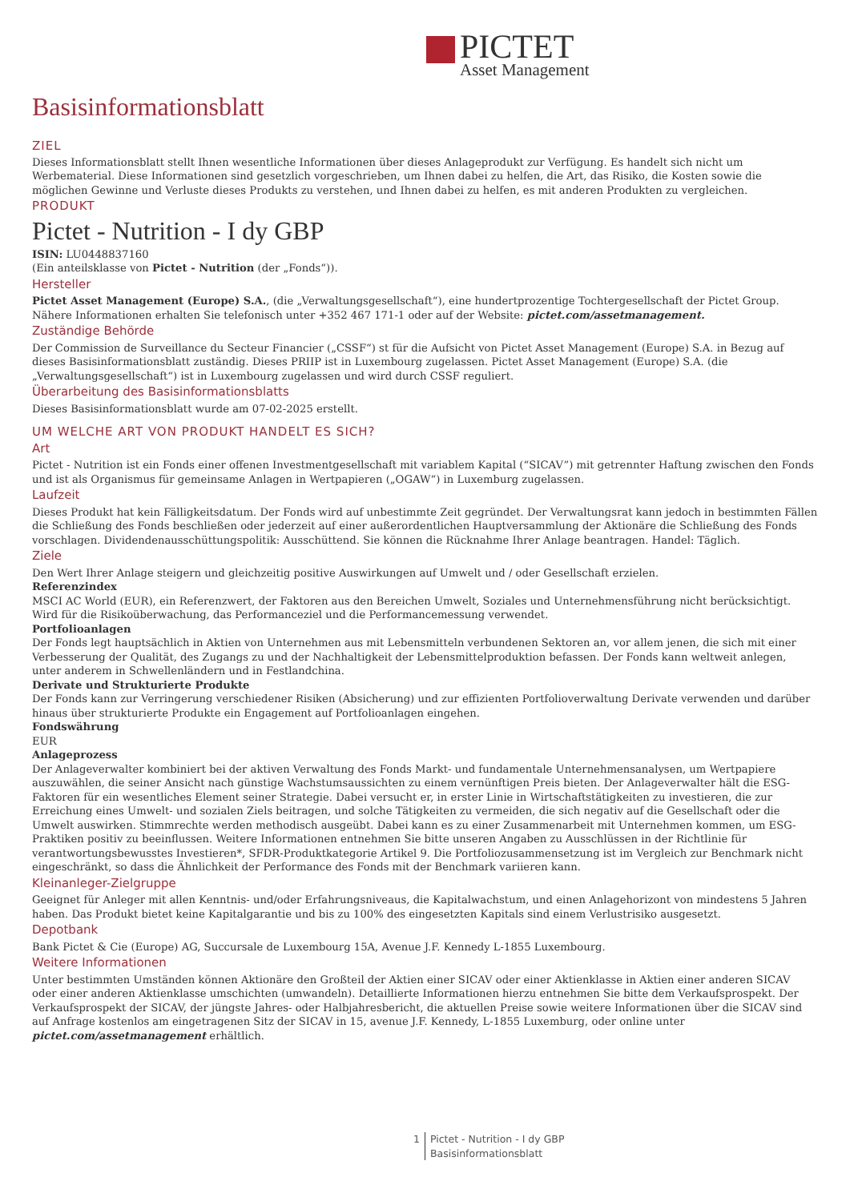PICTET
Asset Management
Basisinformationsblatt
ZIEL
Dieses Informationsblatt stellt Ihnen wesentliche Informationen über dieses Anlageprodukt zur Verfügung. Es handelt sich nicht um Werbematerial. Diese Informationen sind gesetzlich vorgeschrieben, um Ihnen dabei zu helfen, die Art, das Risiko, die Kosten sowie die möglichen Gewinne und Verluste dieses Produkts zu verstehen, und Ihnen dabei zu helfen, es mit anderen Produkten zu vergleichen.
PRODUKT
Pictet - Nutrition - I dy GBP
ISIN: LU0448837160
(Ein anteilsklasse von Pictet - Nutrition (der „Fonds“)).
Hersteller
Pictet Asset Management (Europe) S.A., (die „Verwaltungsgesellschaft“), eine hundertprozentige Tochtergesellschaft der Pictet Group. Nähere Informationen erhalten Sie telefonisch unter +352 467 171-1 oder auf der Website: pictet.com/assetmanagement.
Zuständige Behörde
Der Commission de Surveillance du Secteur Financier („CSSF“) st für die Aufsicht von Pictet Asset Management (Europe) S.A. in Bezug auf dieses Basisinformationsblatt zuständig. Dieses PRIIP ist in Luxembourg zugelassen. Pictet Asset Management (Europe) S.A. (die „Verwaltungsgesellschaft“) ist in Luxembourg zugelassen und wird durch CSSF reguliert.
Überarbeitung des Basisinformationsblatts
Dieses Basisinformationsblatt wurde am 07-02-2025 erstellt.
UM WELCHE ART VON PRODUKT HANDELT ES SICH?
Art
Pictet - Nutrition ist ein Fonds einer offenen Investmentgesellschaft mit variablem Kapital (“SICAV”) mit getrennter Haftung zwischen den Fonds und ist als Organismus für gemeinsame Anlagen in Wertpapieren („OGAW“) in Luxemburg zugelassen.
Laufzeit
Dieses Produkt hat kein Fälligkeitsdatum. Der Fonds wird auf unbestimmte Zeit gegründet. Der Verwaltungsrat kann jedoch in bestimmten Fällen die Schließung des Fonds beschließen oder jederzeit auf einer außerordentlichen Hauptversammlung der Aktionäre die Schließung des Fonds vorschlagen. Dividendenausschüttungspolitik: Ausschüttend. Sie können die Rücknahme Ihrer Anlage beantragen. Handel: Täglich.
Ziele
Den Wert Ihrer Anlage steigern und gleichzeitig positive Auswirkungen auf Umwelt und / oder Gesellschaft erzielen.
Referenzindex
MSCI AC World (EUR), ein Referenzwert, der Faktoren aus den Bereichen Umwelt, Soziales und Unternehmensführung nicht berücksichtigt. Wird für die Risikoüberwachung, das Performanceziel und die Performancemessung verwendet.
Portfolioanlagen
Der Fonds legt hauptsächlich in Aktien von Unternehmen aus mit Lebensmitteln verbundenen Sektoren an, vor allem jenen, die sich mit einer Verbesserung der Qualität, des Zugangs zu und der Nachhaltigkeit der Lebensmittelproduktion befassen. Der Fonds kann weltweit anlegen, unter anderem in Schwellenländern und in Festlandchina.
Derivate und Strukturierte Produkte
Der Fonds kann zur Verringerung verschiedener Risiken (Absicherung) und zur effizienten Portfolioverwaltung Derivate verwenden und darüber hinaus über strukturierte Produkte ein Engagement auf Portfolioanlagen eingehen.
Fondswährung
EUR
Anlageprozess
Der Anlageverwalter kombiniert bei der aktiven Verwaltung des Fonds Markt- und fundamentale Unternehmensanalysen, um Wertpapiere auszuwählen, die seiner Ansicht nach günstige Wachstumsaussichten zu einem vernünftigen Preis bieten. Der Anlageverwalter hält die ESG-Faktoren für ein wesentliches Element seiner Strategie. Dabei versucht er, in erster Linie in Wirtschaftstätigkeiten zu investieren, die zur Erreichung eines Umwelt- und sozialen Ziels beitragen, und solche Tätigkeiten zu vermeiden, die sich negativ auf die Gesellschaft oder die Umwelt auswirken. Stimmrechte werden methodisch ausgeübt. Dabei kann es zu einer Zusammenarbeit mit Unternehmen kommen, um ESG-Praktiken positiv zu beeinflussen. Weitere Informationen entnehmen Sie bitte unseren Angaben zu Ausschlüssen in der Richtlinie für verantwortungsbewusstes Investieren*, SFDR-Produktkategorie Artikel 9. Die Portfoliozusammensetzung ist im Vergleich zur Benchmark nicht eingeschränkt, so dass die Ähnlichkeit der Performance des Fonds mit der Benchmark variieren kann.
Kleinanleger-Zielgruppe
Geeignet für Anleger mit allen Kenntnis- und/oder Erfahrungsniveaus, die Kapitalwachstum, und einen Anlagehorizont von mindestens 5 Jahren haben. Das Produkt bietet keine Kapitalgarantie und bis zu 100% des eingesetzten Kapitals sind einem Verlustrisiko ausgesetzt.
Depotbank
Bank Pictet & Cie (Europe) AG, Succursale de Luxembourg 15A, Avenue J.F. Kennedy L-1855 Luxembourg.
Weitere Informationen
Unter bestimmten Umständen können Aktionäre den Großteil der Aktien einer SICAV oder einer Aktienklasse in Aktien einer anderen SICAV oder einer anderen Aktienklasse umschichten (umwandeln). Detaillierte Informationen hierzu entnehmen Sie bitte dem Verkaufsprospekt. Der Verkaufsprospekt der SICAV, der jüngste Jahres- oder Halbjahresbericht, die aktuellen Preise sowie weitere Informationen über die SICAV sind auf Anfrage kostenlos am eingetragenen Sitz der SICAV in 15, avenue J.F. Kennedy, L-1855 Luxemburg, oder online unter pictet.com/assetmanagement erhältlich.
1 Pictet - Nutrition - I dy GBP
Basisinformationsblatt